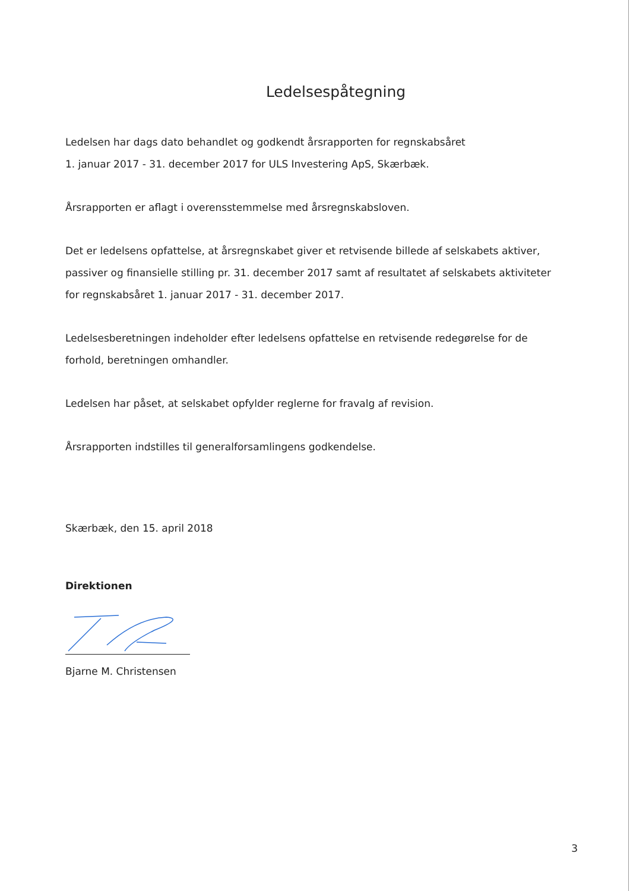Ledelsespåtegning
Ledelsen har dags dato behandlet og godkendt årsrapporten for regnskabsåret
1. januar 2017 - 31. december 2017 for ULS Investering ApS, Skærbæk.
Årsrapporten er aflagt i overensstemmelse med årsregnskabsloven.
Det er ledelsens opfattelse, at årsregnskabet giver et retvisende billede af selskabets aktiver, passiver og finansielle stilling pr. 31. december 2017 samt af resultatet af selskabets aktiviteter for regnskabsåret 1. januar 2017 - 31. december 2017.
Ledelsesberetningen indeholder efter ledelsens opfattelse en retvisende redegørelse for de forhold, beretningen omhandler.
Ledelsen har påset, at selskabet opfylder reglerne for fravalg af revision.
Årsrapporten indstilles til generalforsamlingens godkendelse.
Skærbæk, den 15. april 2018
Direktionen
Bjarne M. Christensen
3